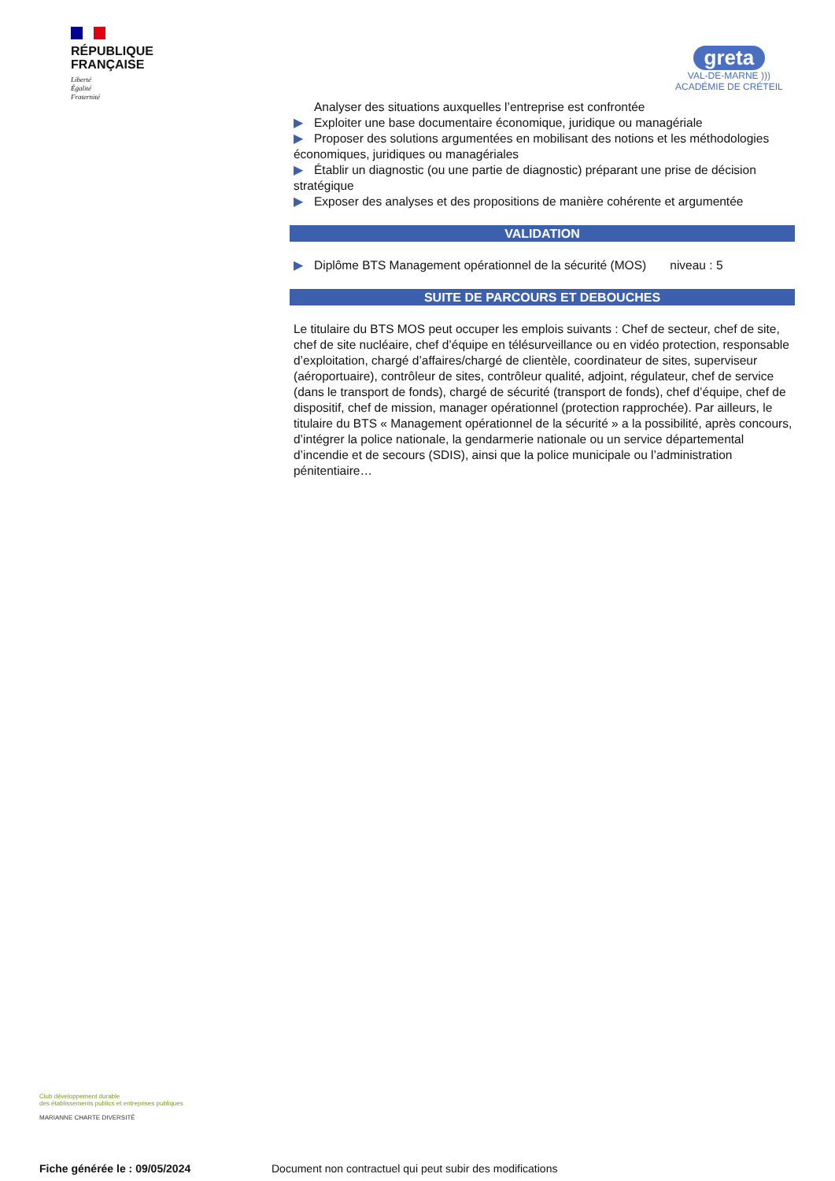RÉPUBLIQUE
FRANÇAISE
Liberté
Égalité
Fraternité
greta
VAL-DE-MARNE )))
ACADÉMIE DE CRÉTEIL
Analyser des situations auxquelles l’entreprise est confrontée
▶ Exploiter une base documentaire économique, juridique ou managériale
▶ Proposer des solutions argumentées en mobilisant des notions et les méthodologies économiques, juridiques ou managériales
▶ Établir un diagnostic (ou une partie de diagnostic) préparant une prise de décision stratégique
▶ Exposer des analyses et des propositions de manière cohérente et argumentée
VALIDATION
▶ Diplôme BTS Management opérationnel de la sécurité (MOS) niveau : 5
SUITE DE PARCOURS ET DEBOUCHES
Le titulaire du BTS MOS peut occuper les emplois suivants : Chef de secteur, chef de site, chef de site nucléaire, chef d’équipe en télésurveillance ou en vidéo protection, responsable d’exploitation, chargé d’affaires/chargé de clientèle, coordinateur de sites, superviseur (aéroportuaire), contrôleur de sites, contrôleur qualité, adjoint, régulateur, chef de service (dans le transport de fonds), chargé de sécurité (transport de fonds), chef d’équipe, chef de dispositif, chef de mission, manager opérationnel (protection rapprochée). Par ailleurs, le titulaire du BTS « Management opérationnel de la sécurité » a la possibilité, après concours, d’intégrer la police nationale, la gendarmerie nationale ou un service départemental d’incendie et de secours (SDIS), ainsi que la police municipale ou l’administration pénitentiaire…
Club développement durable
des établissements publics et entreprises publiques
MARIANNE CHARTE DIVERSITÉ
Fiche générée le : 09/05/2024
Document non contractuel qui peut subir des modifications